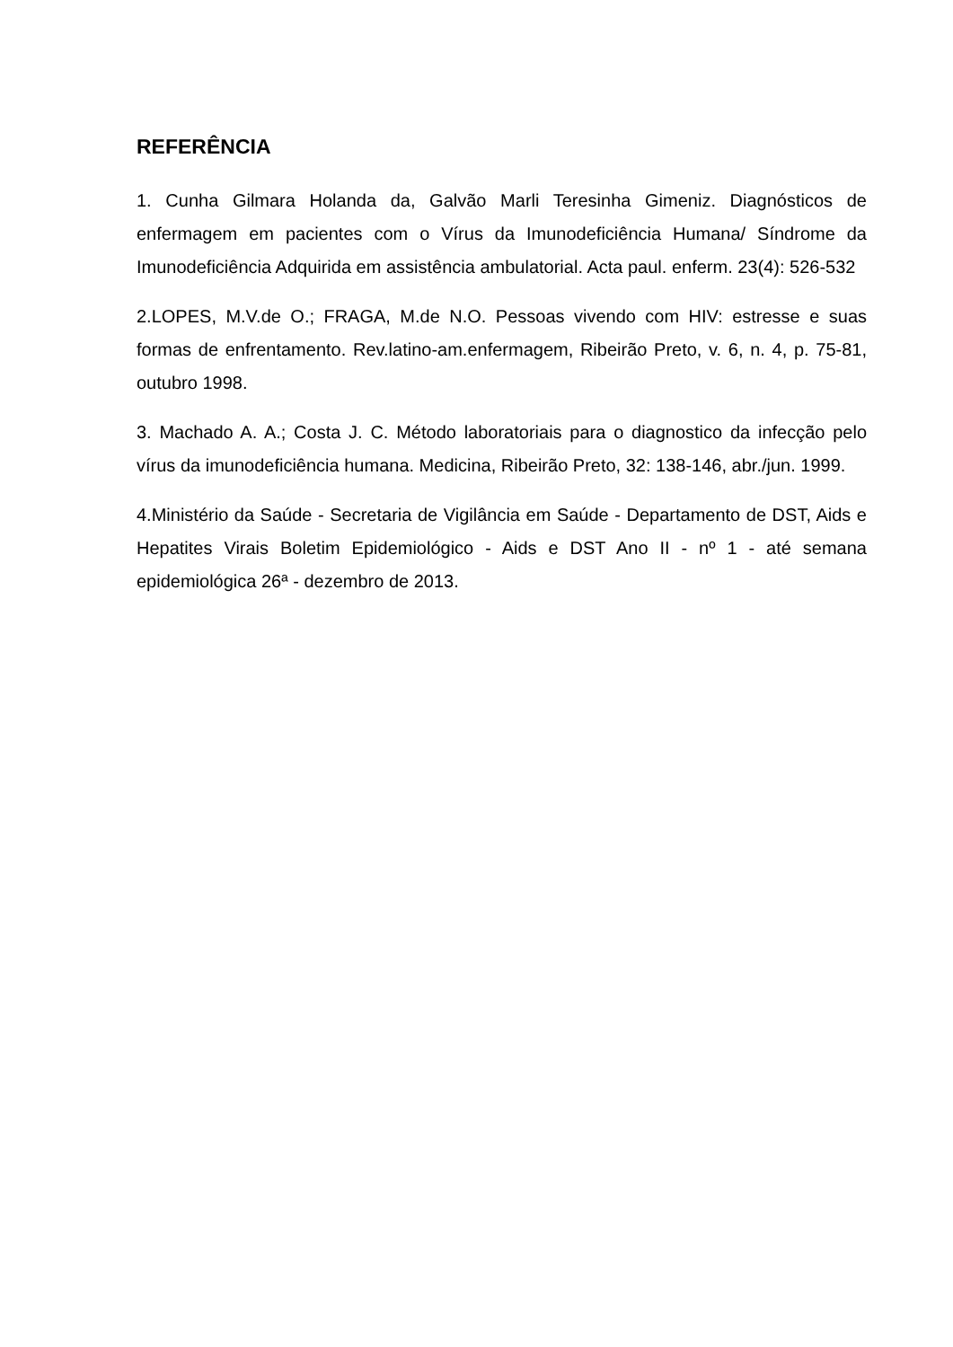REFERÊNCIA
1. Cunha Gilmara Holanda da, Galvão Marli Teresinha Gimeniz. Diagnósticos de enfermagem em pacientes com o Vírus da Imunodeficiência Humana/ Síndrome da Imunodeficiência Adquirida em assistência ambulatorial. Acta paul. enferm. 23(4): 526-532
2.LOPES, M.V.de O.; FRAGA, M.de N.O. Pessoas vivendo com HIV: estresse e suas formas de enfrentamento. Rev.latino-am.enfermagem, Ribeirão Preto, v. 6, n. 4, p. 75-81, outubro 1998.
3. Machado A. A.; Costa J. C. Método laboratoriais para o diagnostico da infecção pelo vírus da imunodeficiência humana. Medicina, Ribeirão Preto, 32: 138-146, abr./jun. 1999.
4.Ministério da Saúde - Secretaria de Vigilância em Saúde - Departamento de DST, Aids e Hepatites Virais Boletim Epidemiológico - Aids e DST Ano II - nº 1 - até semana epidemiológica 26ª - dezembro de 2013.